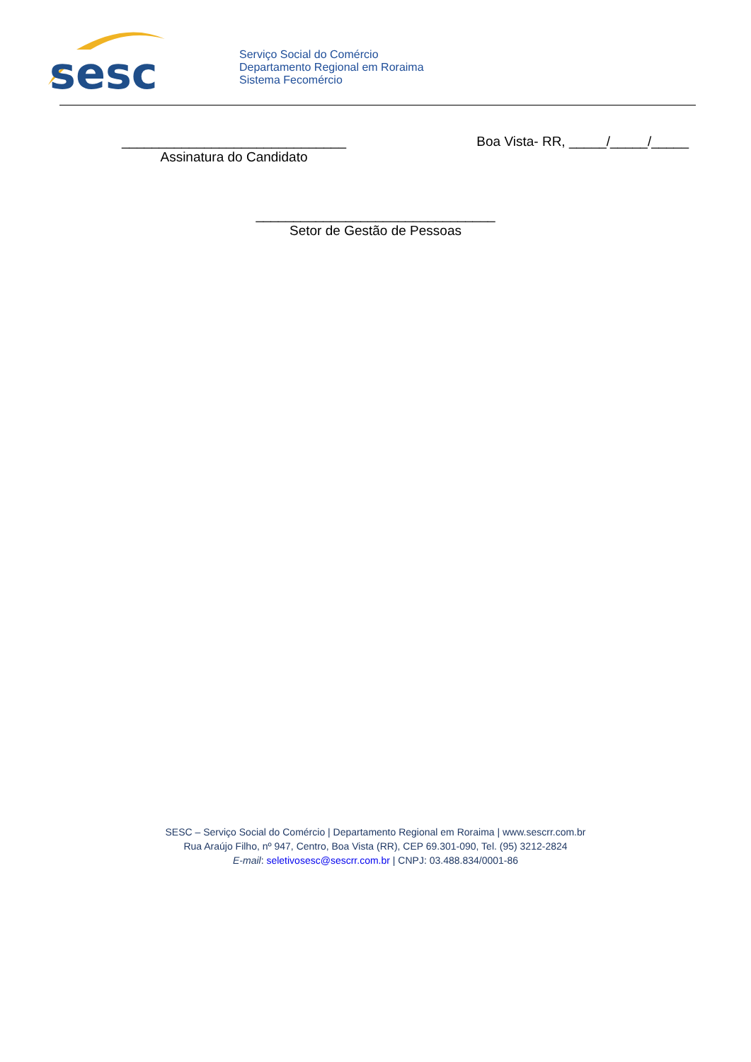sesc
Serviço Social do Comércio
Departamento Regional em Roraima
Sistema Fecomércio
______________________________
Assinatura do Candidato
Boa Vista- RR, _____/_____/_____
________________________________
Setor de Gestão de Pessoas
SESC – Serviço Social do Comércio | Departamento Regional em Roraima | www.sescrr.com.br
Rua Araújo Filho, nº 947, Centro, Boa Vista (RR), CEP 69.301-090, Tel. (95) 3212-2824
E-mail: seletivosesc@sescrr.com.br | CNPJ: 03.488.834/0001-86